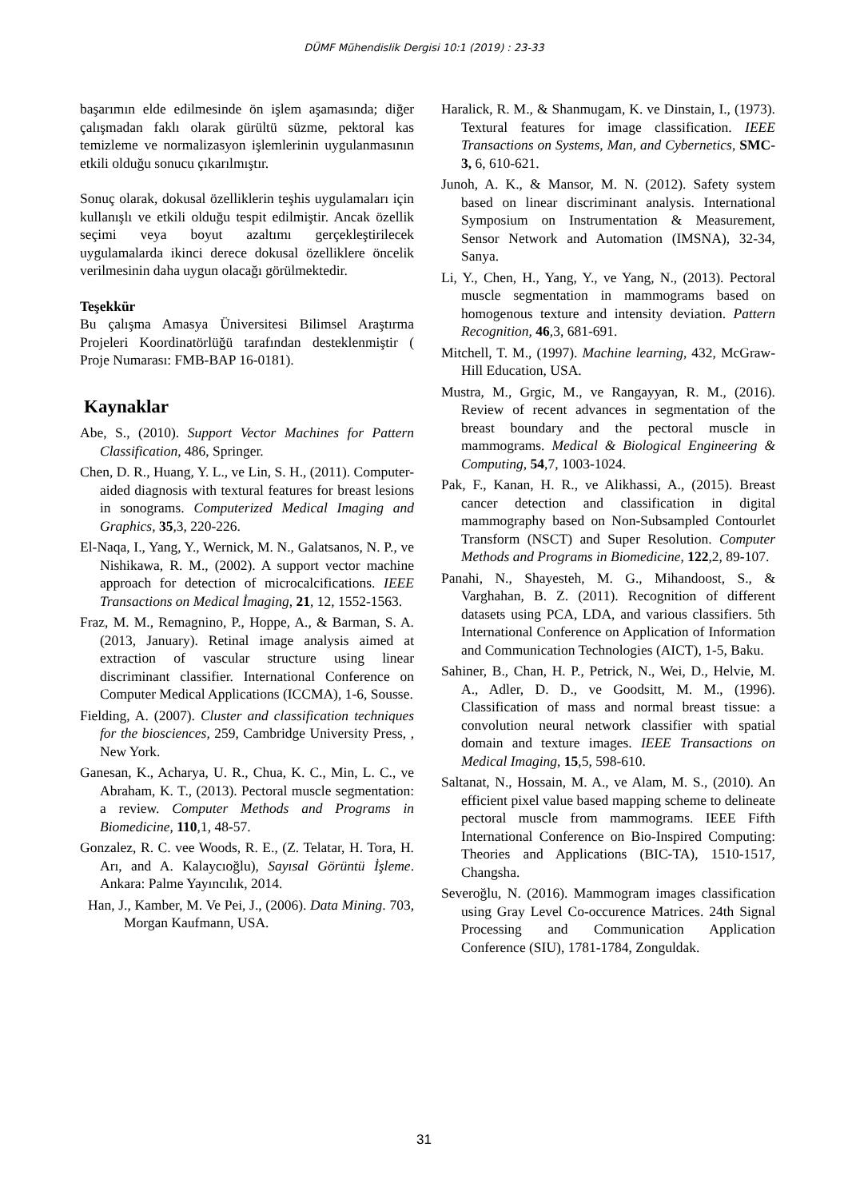DÜMF Mühendislik Dergisi 10:1 (2019) : 23-33
başarımın elde edilmesinde ön işlem aşamasında; diğer çalışmadan faklı olarak gürültü süzme, pektoral kas temizleme ve normalizasyon işlemlerinin uygulanmasının etkili olduğu sonucu çıkarılmıştır.
Sonuç olarak, dokusal özelliklerin teşhis uygulamaları için kullanışlı ve etkili olduğu tespit edilmiştir. Ancak özellik seçimi veya boyut azaltımı gerçekleştirilecek uygulamalarda ikinci derece dokusal özelliklere öncelik verilmesinin daha uygun olacağı görülmektedir.
Teşekkür
Bu çalışma Amasya Üniversitesi Bilimsel Araştırma Projeleri Koordinatörlüğü tarafından desteklenmiştir ( Proje Numarası: FMB-BAP 16-0181).
Kaynaklar
Abe, S., (2010). Support Vector Machines for Pattern Classification, 486, Springer.
Chen, D. R., Huang, Y. L., ve Lin, S. H., (2011). Computer-aided diagnosis with textural features for breast lesions in sonograms. Computerized Medical Imaging and Graphics, 35,3, 220-226.
El-Naqa, I., Yang, Y., Wernick, M. N., Galatsanos, N. P., ve Nishikawa, R. M., (2002). A support vector machine approach for detection of microcalcifications. IEEE Transactions on Medical İmaging, 21, 12, 1552-1563.
Fraz, M. M., Remagnino, P., Hoppe, A., & Barman, S. A. (2013, January). Retinal image analysis aimed at extraction of vascular structure using linear discriminant classifier. International Conference on Computer Medical Applications (ICCMA), 1-6, Sousse.
Fielding, A. (2007). Cluster and classification techniques for the biosciences, 259, Cambridge University Press, , New York.
Ganesan, K., Acharya, U. R., Chua, K. C., Min, L. C., ve Abraham, K. T., (2013). Pectoral muscle segmentation: a review. Computer Methods and Programs in Biomedicine, 110,1, 48-57.
Gonzalez, R. C. vee Woods, R. E., (Z. Telatar, H. Tora, H. Arı, and A. Kalaycıoğlu), Sayısal Görüntü İşleme. Ankara: Palme Yayıncılık, 2014.
Han, J., Kamber, M. Ve Pei, J., (2006). Data Mining. 703, Morgan Kaufmann, USA.
Haralick, R. M., & Shanmugam, K. ve Dinstain, I., (1973). Textural features for image classification. IEEE Transactions on Systems, Man, and Cybernetics, SMC-3, 6, 610-621.
Junoh, A. K., & Mansor, M. N. (2012). Safety system based on linear discriminant analysis. International Symposium on Instrumentation & Measurement, Sensor Network and Automation (IMSNA), 32-34, Sanya.
Li, Y., Chen, H., Yang, Y., ve Yang, N., (2013). Pectoral muscle segmentation in mammograms based on homogenous texture and intensity deviation. Pattern Recognition, 46,3, 681-691.
Mitchell, T. M., (1997). Machine learning, 432, McGraw-Hill Education, USA.
Mustra, M., Grgic, M., ve Rangayyan, R. M., (2016). Review of recent advances in segmentation of the breast boundary and the pectoral muscle in mammograms. Medical & Biological Engineering & Computing, 54,7, 1003-1024.
Pak, F., Kanan, H. R., ve Alikhassi, A., (2015). Breast cancer detection and classification in digital mammography based on Non-Subsampled Contourlet Transform (NSCT) and Super Resolution. Computer Methods and Programs in Biomedicine, 122,2, 89-107.
Panahi, N., Shayesteh, M. G., Mihandoost, S., & Varghahan, B. Z. (2011). Recognition of different datasets using PCA, LDA, and various classifiers. 5th International Conference on Application of Information and Communication Technologies (AICT), 1-5, Baku.
Sahiner, B., Chan, H. P., Petrick, N., Wei, D., Helvie, M. A., Adler, D. D., ve Goodsitt, M. M., (1996). Classification of mass and normal breast tissue: a convolution neural network classifier with spatial domain and texture images. IEEE Transactions on Medical Imaging, 15,5, 598-610.
Saltanat, N., Hossain, M. A., ve Alam, M. S., (2010). An efficient pixel value based mapping scheme to delineate pectoral muscle from mammograms. IEEE Fifth International Conference on Bio-Inspired Computing: Theories and Applications (BIC-TA), 1510-1517, Changsha.
Severoğlu, N. (2016). Mammogram images classification using Gray Level Co-occurence Matrices. 24th Signal Processing and Communication Application Conference (SIU), 1781-1784, Zonguldak.
31